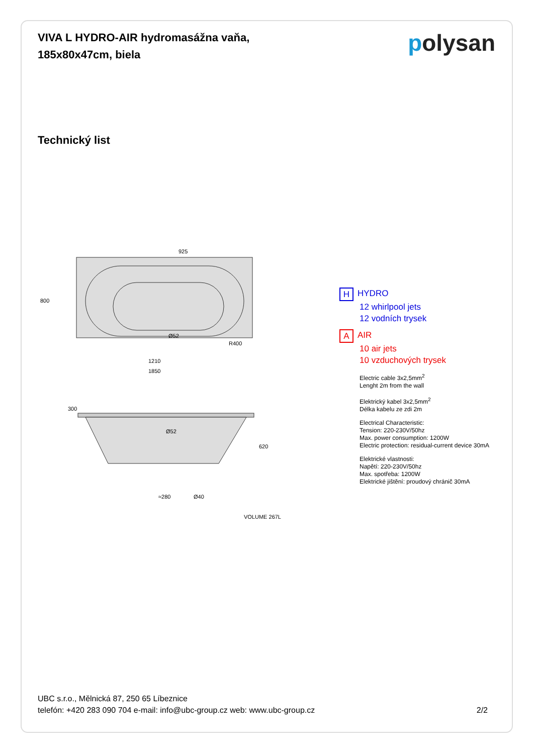VIVA L HYDRO-AIR hydromasážna vaňa,
185x80x47cm, biela
polysan
Technický list
925
800
R400
1210
1850
Ø52
300
Ø52
≈280
Ø40
620
VOLUME 267L
H HYDRO
12 whirlpool jets
12 vodních trysek
A AIR
10 air jets
10 vzduchových trysek
Electric cable 3x2,5mm<sup>2</sup>
Lenght 2m from the wall
Elektrický kabel 3x2,5mm<sup>2</sup>
Délka kabelu ze zdi 2m
Electrical Characteristic:
Tension: 220-230V/50hz
Max. power consumption: 1200W
Electric protection: residual-current device 30mA
Elektrické vlastnosti:
Napětí: 220-230V/50hz
Max. spotřeba: 1200W
Elektrické jištění: proudový chránič 30mA
UBC s.r.o., Mělnická 87, 250 65 Líbeznice
telefón: +420 283 090 704 e-mail: info@ubc-group.cz web: www.ubc-group.cz
2/2